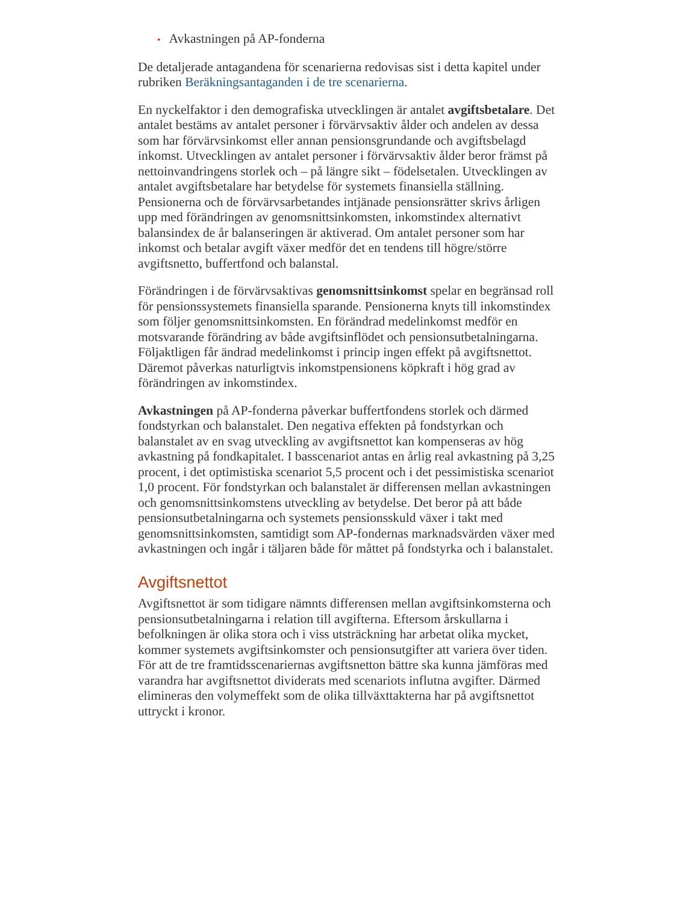• Avkastningen på AP-fonderna
De detaljerade antagandena för scenarierna redovisas sist i detta kapitel under rubriken Beräkningsantaganden i de tre scenarierna.
En nyckelfaktor i den demografiska utvecklingen är antalet avgiftsbetalare. Det antalet bestäms av antalet personer i förvärvsaktiv ålder och andelen av dessa som har förvärvsinkomst eller annan pensionsgrundande och avgiftsbelagd inkomst. Utvecklingen av antalet personer i förvärvsaktiv ålder beror främst på nettoinvandringens storlek och – på längre sikt – födelsetalen. Utvecklingen av antalet avgiftsbetalare har betydelse för systemets finansiella ställning. Pensionerna och de förvärvsarbetandes intjänade pensionsrätter skrivs årligen upp med förändringen av genomsnittsinkomsten, inkomstindex alternativt balansindex de år balanseringen är aktiverad. Om antalet personer som har inkomst och betalar avgift växer medför det en tendens till högre/större avgiftsnetto, buffertfond och balanstal.
Förändringen i de förvärvsaktivas genomsnittsinkomst spelar en begränsad roll för pensionssystemets finansiella sparande. Pensionerna knyts till inkomstindex som följer genomsnittsinkomsten. En förändrad medelinkomst medför en motsvarande förändring av både avgiftsinflödet och pensionsutbetalningarna. Följaktligen får ändrad medelinkomst i princip ingen effekt på avgiftsnettot. Däremot påverkas naturligtvis inkomstpensionens köpkraft i hög grad av förändringen av inkomstindex.
Avkastningen på AP-fonderna påverkar buffertfondens storlek och därmed fondstyrkan och balanstalet. Den negativa effekten på fondstyrkan och balanstalet av en svag utveckling av avgiftsnettot kan kompenseras av hög avkastning på fondkapitalet. I basscenariot antas en årlig real avkastning på 3,25 procent, i det optimistiska scenariot 5,5 procent och i det pessimistiska scenariot 1,0 procent. För fondstyrkan och balanstalet är differensen mellan avkastningen och genomsnittsinkomstens utveckling av betydelse. Det beror på att både pensionsutbetalningarna och systemets pensionsskuld växer i takt med genomsnittsinkomsten, samtidigt som AP-fondernas marknadsvärden växer med avkastningen och ingår i täljaren både för måttet på fondstyrka och i balanstalet.
Avgiftsnettot
Avgiftsnettot är som tidigare nämnts differensen mellan avgiftsinkomsterna och pensionsutbetalningarna i relation till avgifterna. Eftersom årskullarna i befolkningen är olika stora och i viss utsträckning har arbetat olika mycket, kommer systemets avgiftsinkomster och pensionsutgifter att variera över tiden. För att de tre framtidsscenariernas avgiftsnetton bättre ska kunna jämföras med varandra har avgiftsnettot dividerats med scenariots influtna avgifter. Därmed elimineras den volymeffekt som de olika tillväxttakterna har på avgiftsnettot uttryckt i kronor.